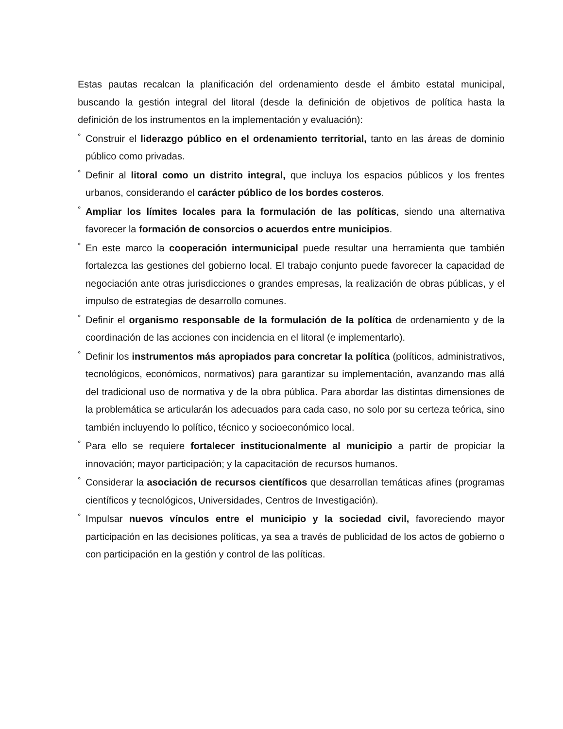Estas pautas recalcan la planificación del ordenamiento desde el ámbito estatal municipal, buscando la gestión integral del litoral (desde la definición de objetivos de política hasta la definición de los instrumentos en la implementación y evaluación):
° Construir el liderazgo público en el ordenamiento territorial, tanto en las áreas de dominio público como privadas.
° Definir al litoral como un distrito integral, que incluya los espacios públicos y los frentes urbanos, considerando el carácter público de los bordes costeros.
° Ampliar los límites locales para la formulación de las políticas, siendo una alternativa favorecer la formación de consorcios o acuerdos entre municipios.
° En este marco la cooperación intermunicipal puede resultar una herramienta que también fortalezca las gestiones del gobierno local. El trabajo conjunto puede favorecer la capacidad de negociación ante otras jurisdicciones o grandes empresas, la realización de obras públicas, y el impulso de estrategias de desarrollo comunes.
° Definir el organismo responsable de la formulación de la política de ordenamiento y de la coordinación de las acciones con incidencia en el litoral (e implementarlo).
° Definir los instrumentos más apropiados para concretar la política (políticos, administrativos, tecnológicos, económicos, normativos) para garantizar su implementación, avanzando mas allá del tradicional uso de normativa y de la obra pública. Para abordar las distintas dimensiones de la problemática se articularán los adecuados para cada caso, no solo por su certeza teórica, sino también incluyendo lo político, técnico y socioeconómico local.
° Para ello se requiere fortalecer institucionalmente al municipio a partir de propiciar la innovación; mayor participación; y la capacitación de recursos humanos.
° Considerar la asociación de recursos científicos que desarrollan temáticas afines (programas científicos y tecnológicos, Universidades, Centros de Investigación).
° Impulsar nuevos vínculos entre el municipio y la sociedad civil, favoreciendo mayor participación en las decisiones políticas, ya sea a través de publicidad de los actos de gobierno o con participación en la gestión y control de las políticas.